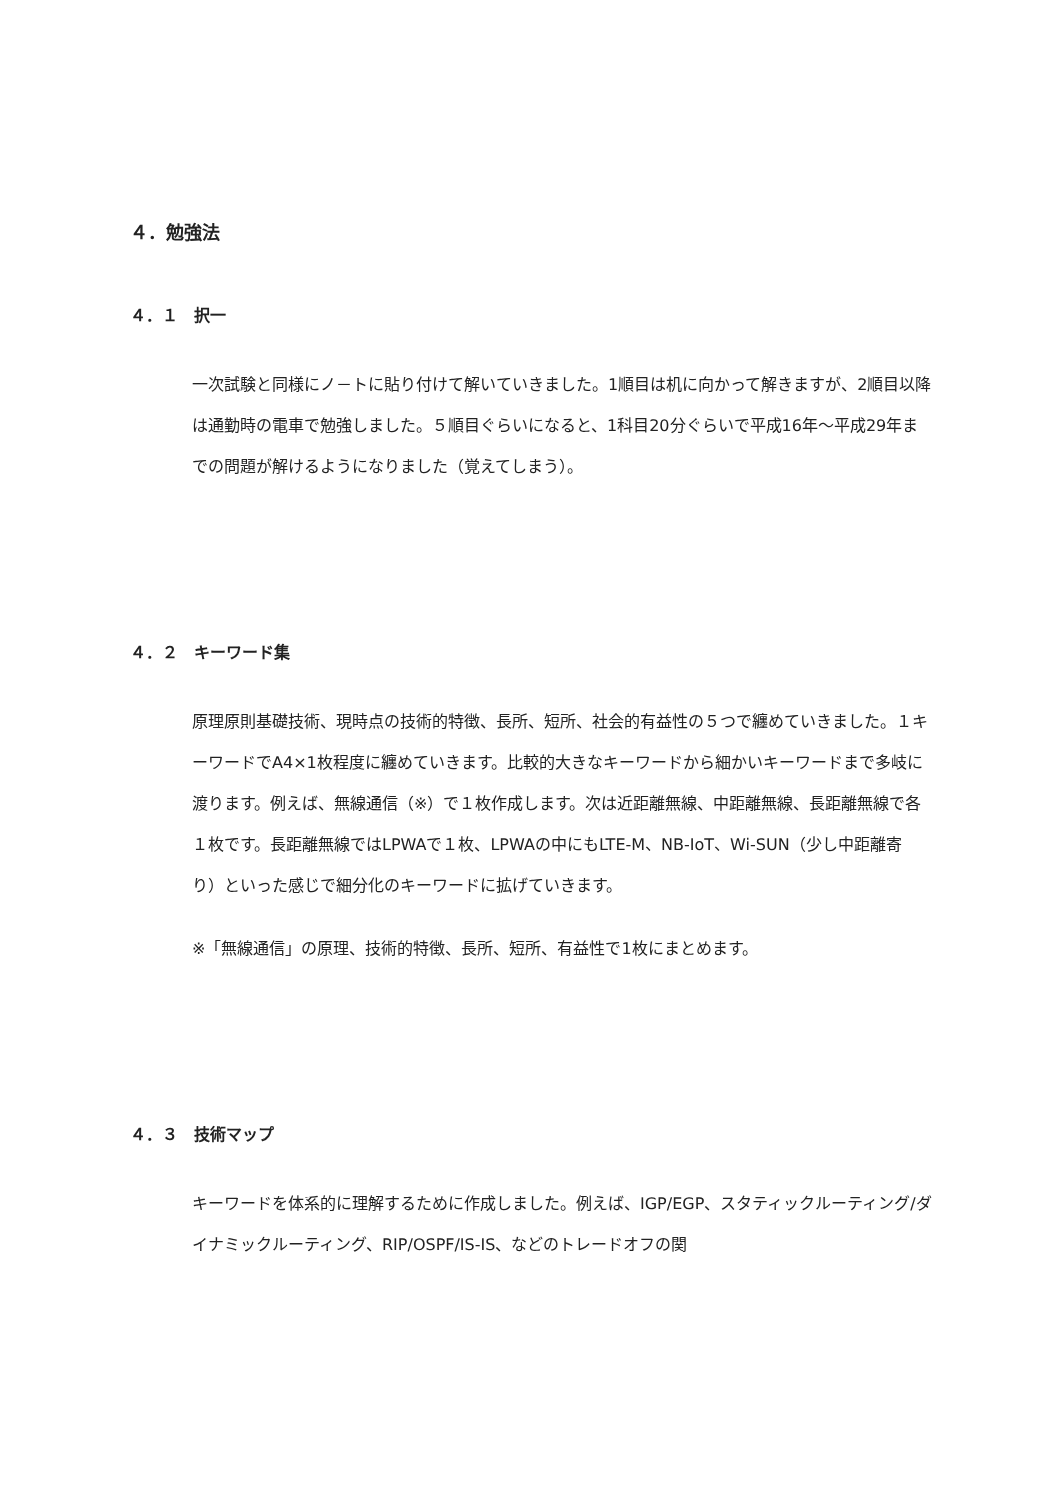４．勉強法
４．１　択一
一次試験と同様にノ－トに貼り付けて解いていきました。1順目は机に向かって解きますが、2順目以降は通勤時の電車で勉強しました。５順目ぐらいになると、1科目20分ぐらいで平成16年～平成29年までの問題が解けるようになりました（覚えてしまう）。
４．２　キーワード集
原理原則基礎技術、現時点の技術的特徴、長所、短所、社会的有益性の５つで纏めていきました。１キーワードでA4×1枚程度に纏めていきます。比較的大きなキーワードから細かいキーワードまで多岐に渡ります。例えば、無線通信（※）で１枚作成します。次は近距離無線、中距離無線、長距離無線で各１枚です。長距離無線ではLPWAで１枚、LPWAの中にもLTE-M、NB-IoT、Wi-SUN（少し中距離寄り）といった感じで細分化のキーワードに拡げていきます。
※「無線通信」の原理、技術的特徴、長所、短所、有益性で1枚にまとめます。
４．３　技術マップ
キーワードを体系的に理解するために作成しました。例えば、IGP/EGP、スタティックルーティング/ダイナミックルーティング、RIP/OSPF/IS-IS、などのトレードオフの関